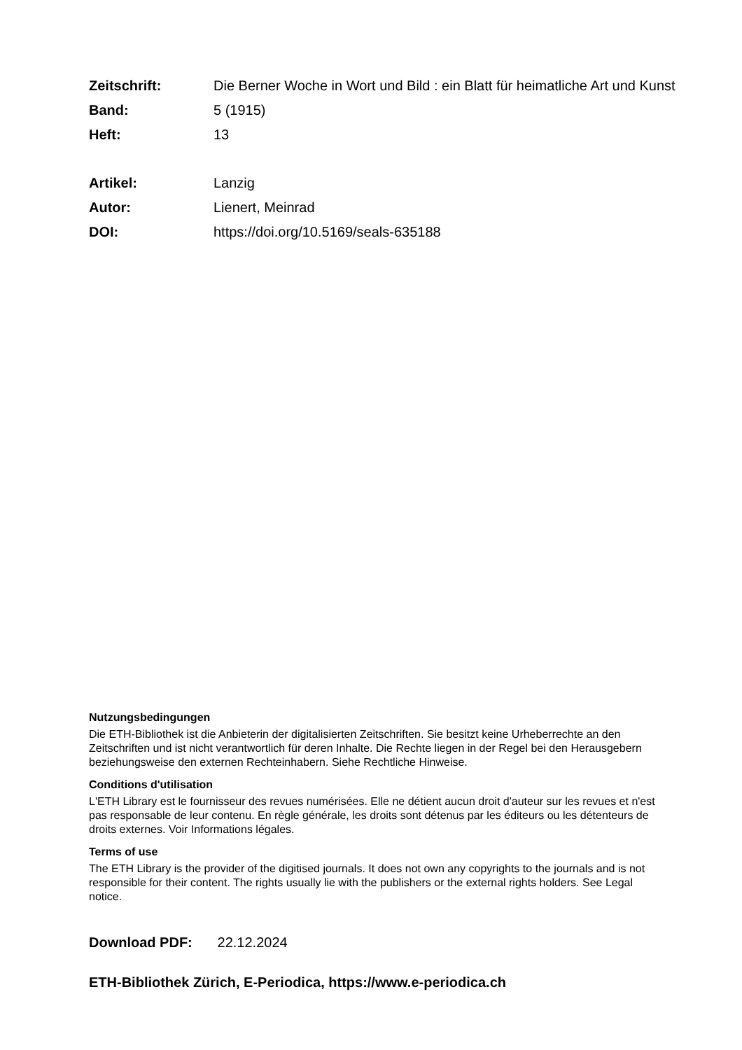Zeitschrift: Die Berner Woche in Wort und Bild : ein Blatt für heimatliche Art und Kunst
Band: 5 (1915)
Heft: 13
Artikel: Lanzig
Autor: Lienert, Meinrad
DOI: https://doi.org/10.5169/seals-635188
Nutzungsbedingungen
Die ETH-Bibliothek ist die Anbieterin der digitalisierten Zeitschriften. Sie besitzt keine Urheberrechte an den Zeitschriften und ist nicht verantwortlich für deren Inhalte. Die Rechte liegen in der Regel bei den Herausgebern beziehungsweise den externen Rechteinhabern. Siehe Rechtliche Hinweise.
Conditions d'utilisation
L'ETH Library est le fournisseur des revues numérisées. Elle ne détient aucun droit d'auteur sur les revues et n'est pas responsable de leur contenu. En règle générale, les droits sont détenus par les éditeurs ou les détenteurs de droits externes. Voir Informations légales.
Terms of use
The ETH Library is the provider of the digitised journals. It does not own any copyrights to the journals and is not responsible for their content. The rights usually lie with the publishers or the external rights holders. See Legal notice.
Download PDF: 22.12.2024
ETH-Bibliothek Zürich, E-Periodica, https://www.e-periodica.ch